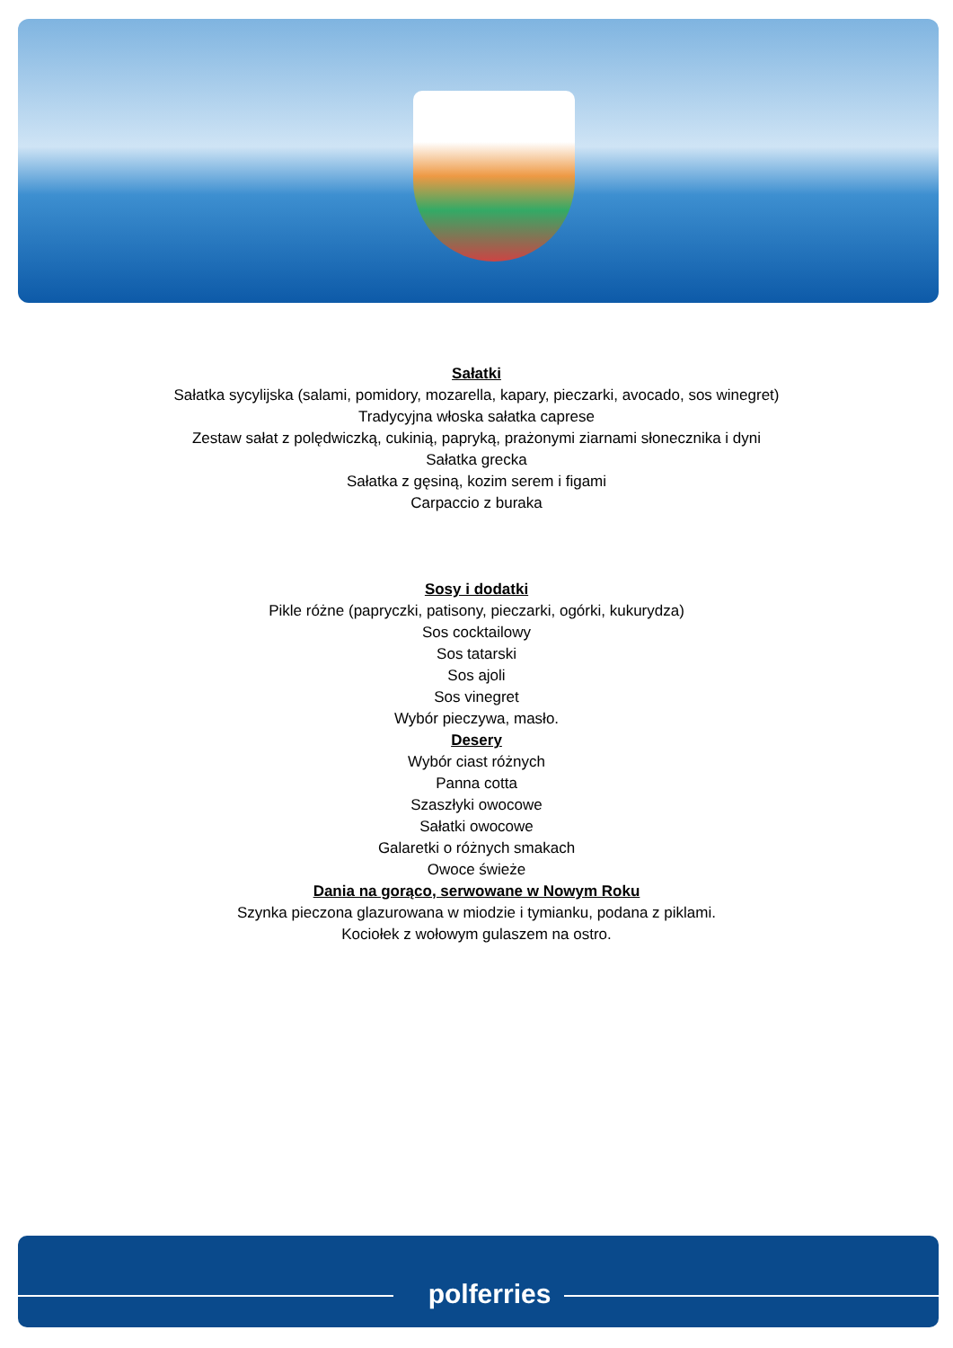Sałatki
Sałatka sycylijska (salami, pomidory, mozarella, kapary, pieczarki, avocado, sos winegret)
Tradycyjna włoska sałatka caprese
Zestaw sałat z polędwiczką, cukinią, papryką, prażonymi ziarnami słonecznika i dyni
Sałatka grecka
Sałatka z gęsiną, kozim serem i figami
Carpaccio z buraka
Sosy i dodatki
Pikle różne (papryczki, patisony, pieczarki, ogórki, kukurydza)
Sos cocktailowy
Sos tatarski
Sos ajoli
Sos vinegret
Wybór pieczywa, masło.
Desery
Wybór ciast różnych
Panna cotta
Szaszłyki owocowe
Sałatki owocowe
Galaretki o różnych smakach
Owoce świeże
Dania na gorąco, serwowane w Nowym Roku
Szynka pieczona glazurowana w miodzie i tymianku, podana z piklami.
Kociołek z wołowym gulaszem na ostro.
polferries